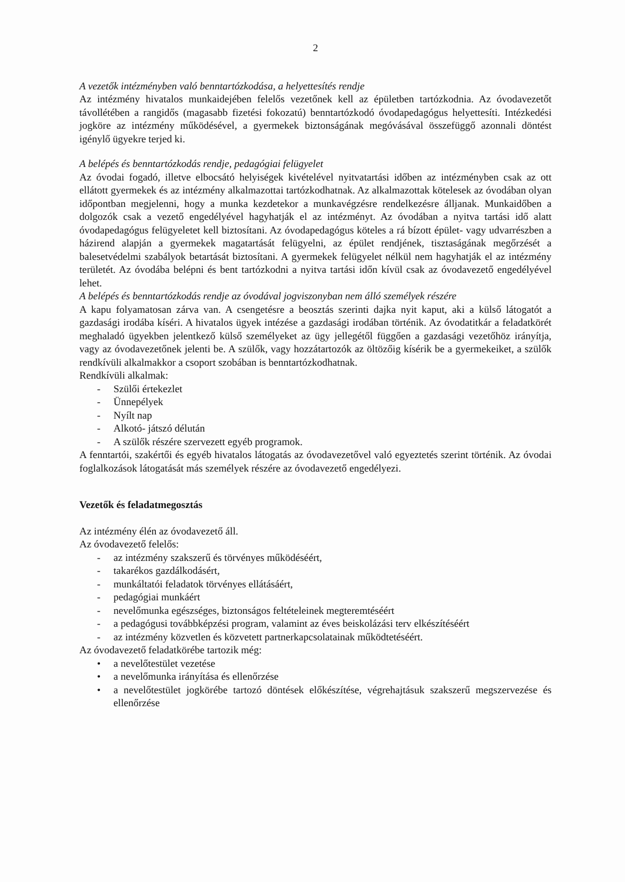2
A vezetők intézményben való benntartózkodása, a helyettesítés rendje
Az intézmény hivatalos munkaidejében felelős vezetőnek kell az épületben tartózkodnia. Az óvodavezetőt távollétében a rangidős (magasabb fizetési fokozatú) benntartózkodó óvodapedagógus helyettesíti. Intézkedési jogköre az intézmény működésével, a gyermekek biztonságának megóvásával összefüggő azonnali döntést igénylő ügyekre terjed ki.
A belépés és benntartózkodás rendje, pedagógiai felügyelet
Az óvodai fogadó, illetve elbocsátó helyiségek kivételével nyitvatartási időben az intézményben csak az ott ellátott gyermekek és az intézmény alkalmazottai tartózkodhatnak. Az alkalmazottak kötelesek az óvodában olyan időpontban megjelenni, hogy a munka kezdetekor a munkavégzésre rendelkezésre álljanak. Munkaidőben a dolgozók csak a vezető engedélyével hagyhatják el az intézményt. Az óvodában a nyitva tartási idő alatt óvodapedagógus felügyeletet kell biztosítani. Az óvodapedagógus köteles a rá bízott épület- vagy udvarrészben a házirend alapján a gyermekek magatartását felügyelni, az épület rendjének, tisztaságának megőrzését a balesetvédelmi szabályok betartását biztosítani. A gyermekek felügyelet nélkül nem hagyhatják el az intézmény területét. Az óvodába belépni és bent tartózkodni a nyitva tartási időn kívül csak az óvodavezető engedélyével lehet.
A belépés és benntartózkodás rendje az óvodával jogviszonyban nem álló személyek részére
A kapu folyamatosan zárva van. A csengetésre a beosztás szerinti dajka nyit kaput, aki a külső látogatót a gazdasági irodába kíséri. A hivatalos ügyek intézése a gazdasági irodában történik. Az óvodatitkár a feladatkörét meghaladó ügyekben jelentkező külső személyeket az ügy jellegétől függően a gazdasági vezetőhöz irányítja, vagy az óvodavezetőnek jelenti be. A szülők, vagy hozzátartozók az öltözőig kísérik be a gyermekeiket, a szülők rendkívüli alkalmakkor a csoport szobában is benntartózkodhatnak.
Rendkívüli alkalmak:
- Szülői értekezlet
- Ünnepélyek
- Nyílt nap
- Alkotó- játszó délután
- A szülők részére szervezett egyéb programok.
A fenntartói, szakértői és egyéb hivatalos látogatás az óvodavezetővel való egyeztetés szerint történik. Az óvodai foglalkozások látogatását más személyek részére az óvodavezető engedélyezi.
Vezetők és feladatmegosztás
Az intézmény élén az óvodavezető áll.
Az óvodavezető felelős:
- az intézmény szakszerű és törvényes működéséért,
- takarékos gazdálkodásért,
- munkáltatói feladatok törvényes ellátásáért,
- pedagógiai munkáért
- nevelőmunka egészséges, biztonságos feltételeinek megteremtéséért
- a pedagógusi továbbképzési program, valamint az éves beiskolázási terv elkészítéséért
- az intézmény közvetlen és közvetett partnerkapcsolatainak működtetéséért.
Az óvodavezető feladatkörébe tartozik még:
• a nevelőtestület vezetése
• a nevelőmunka irányítása és ellenőrzése
• a nevelőtestület jogkörébe tartozó döntések előkészítése, végrehajtásuk szakszerű megszervezése és ellenőrzése